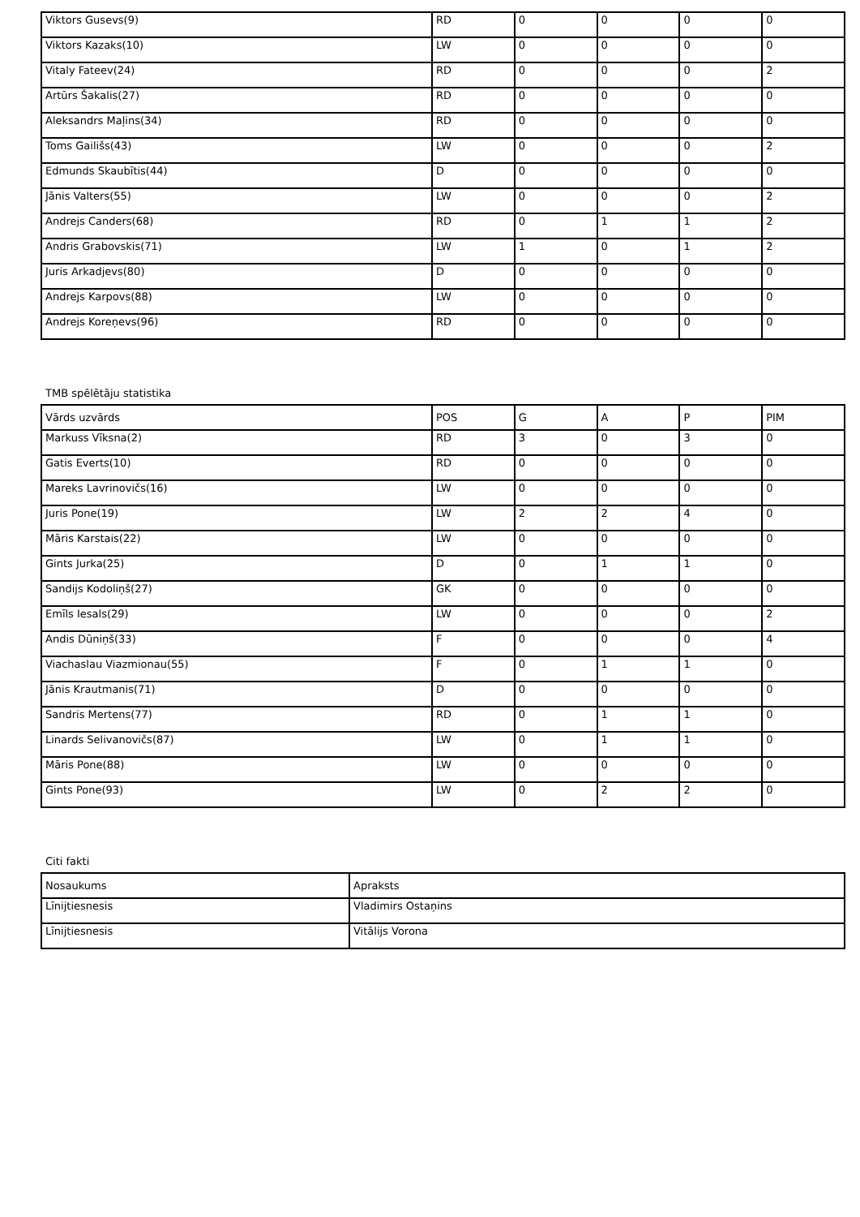| Viktors Gusevs(9) | RD | 0 | 0 | 0 | 0 |
| Viktors Kazaks(10) | LW | 0 | 0 | 0 | 0 |
| Vitaly Fateev(24) | RD | 0 | 0 | 0 | 2 |
| Artūrs Šakalis(27) | RD | 0 | 0 | 0 | 0 |
| Aleksandrs Maļins(34) | RD | 0 | 0 | 0 | 0 |
| Toms Gailišs(43) | LW | 0 | 0 | 0 | 2 |
| Edmunds Skaubītis(44) | D | 0 | 0 | 0 | 0 |
| Jānis Valters(55) | LW | 0 | 0 | 0 | 2 |
| Andrejs Canders(68) | RD | 0 | 1 | 1 | 2 |
| Andris Grabovskis(71) | LW | 1 | 0 | 1 | 2 |
| Juris Arkadjevs(80) | D | 0 | 0 | 0 | 0 |
| Andrejs Karpovs(88) | LW | 0 | 0 | 0 | 0 |
| Andrejs Koreņevs(96) | RD | 0 | 0 | 0 | 0 |
TMB spēlētāju statistika
| Vārds uzvārds | POS | G | A | P | PIM |
| --- | --- | --- | --- | --- | --- |
| Markuss Vīksna(2) | RD | 3 | 0 | 3 | 0 |
| Gatis Everts(10) | RD | 0 | 0 | 0 | 0 |
| Mareks Lavrinovičs(16) | LW | 0 | 0 | 0 | 0 |
| Juris Pone(19) | LW | 2 | 2 | 4 | 0 |
| Māris Karstais(22) | LW | 0 | 0 | 0 | 0 |
| Gints Jurka(25) | D | 0 | 1 | 1 | 0 |
| Sandijs Kodoliņš(27) | GK | 0 | 0 | 0 | 0 |
| Emīls Iesals(29) | LW | 0 | 0 | 0 | 2 |
| Andis Dūniņš(33) | F | 0 | 0 | 0 | 4 |
| Viachaslau Viazmionau(55) | F | 0 | 1 | 1 | 0 |
| Jānis Krautmanis(71) | D | 0 | 0 | 0 | 0 |
| Sandris Mertens(77) | RD | 0 | 1 | 1 | 0 |
| Linards Selivanovičs(87) | LW | 0 | 1 | 1 | 0 |
| Māris Pone(88) | LW | 0 | 0 | 0 | 0 |
| Gints Pone(93) | LW | 0 | 2 | 2 | 0 |
Citi fakti
| Nosaukums | Apraksts |
| --- | --- |
| Līnijtiesnesis | Vladimirs Ostaņins |
| Līnijtiesnesis | Vitālijs Vorona |